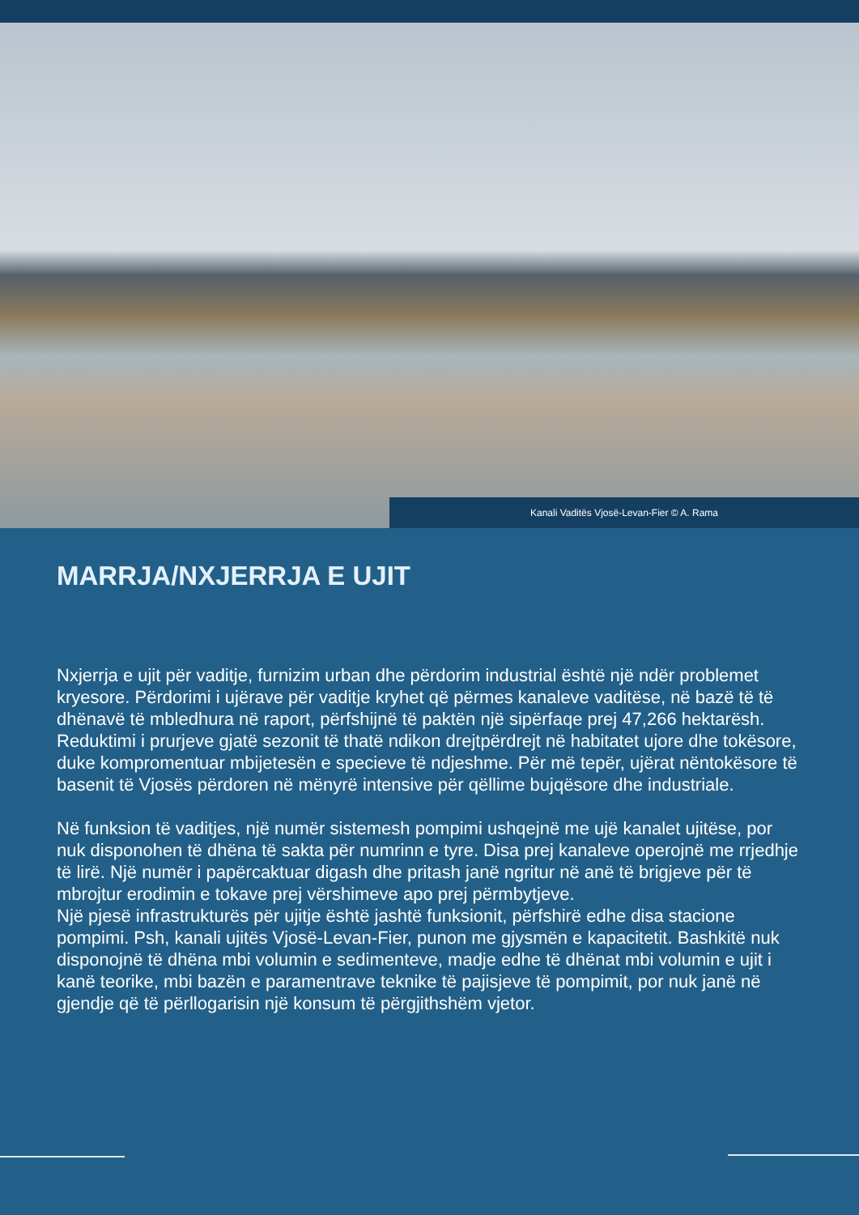Kanali Vaditës Vjosë-Levan-Fier © A. Rama
MARRJA/NXJERRJA E UJIT
Nxjerrja e ujit për vaditje, furnizim urban dhe përdorim industrial është një ndër problemet kryesore. Përdorimi i ujërave për vaditje kryhet që përmes kanaleve vaditëse, në bazë të të dhënavë të mbledhura në raport, përfshijnë të paktën një sipërfaqe prej 47,266 hektarësh. Reduktimi i prurjeve gjatë sezonit të thatë ndikon drejtpërdrejt në habitatet ujore dhe tokësore, duke kompromentuar mbijetesën e specieve të ndjeshme. Për më tepër, ujërat nëntokësore të basenit të Vjosës përdoren në mënyrë intensive për qëllime bujqësore dhe industriale.
Në funksion të vaditjes, një numër sistemesh pompimi ushqejnë me ujë kanalet ujitëse, por nuk disponohen të dhëna të sakta për numrinn e tyre. Disa prej kanaleve operojnë me rrjedhje të lirë. Një numër i papërcaktuar digash dhe pritash janë ngritur në anë të brigjeve për të mbrojtur erodimin e tokave prej vërshimeve apo prej përmbytjeve.
Një pjesë infrastrukturës për ujitje është jashtë funksionit, përfshirë edhe disa stacione pompimi. Psh, kanali ujitës Vjosë-Levan-Fier, punon me gjysmën e kapacitetit. Bashkitë nuk disponojnë të dhëna mbi volumin e sedimenteve, madje edhe të dhënat mbi volumin e ujit i kanë teorike, mbi bazën e paramentrave teknike të pajisjeve të pompimit, por nuk janë në gjendje që të përllogarisin një konsum të përgjithshëm vjetor.